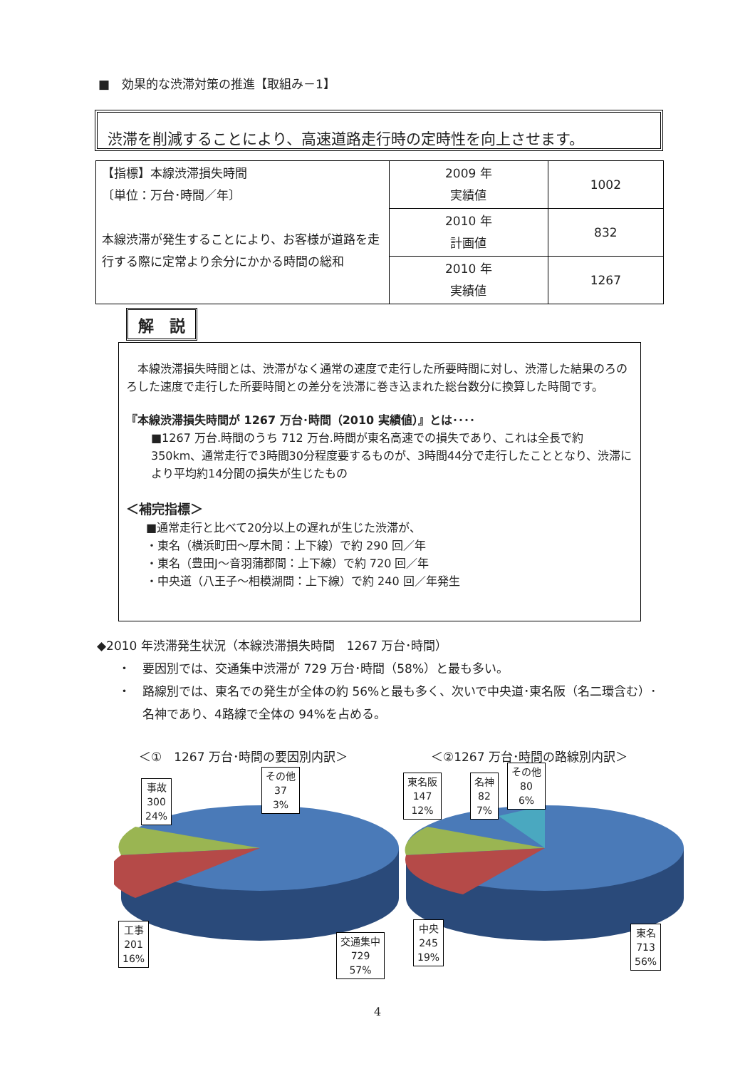■　効果的な渋滞対策の推進【取組み－1】
渋滞を削減することにより、高速道路走行時の定時性を向上させます。
| 【指標】本線渋滞損失時間 〔単位：万台･時間／年〕 本線渋滞が発生することにより、お客様が道路を走行する際に定常より余分にかかる時間の総和 | 2009 年 実績値 | 1002 |
| | 2010 年 計画値 | 832 |
| | 2010 年 実績値 | 1267 |
解　説
　本線渋滞損失時間とは、渋滞がなく通常の速度で走行した所要時間に対し、渋滞した結果のろのろした速度で走行した所要時間との差分を渋滞に巻き込まれた総台数分に換算した時間です。
『本線渋滞損失時間が 1267 万台･時間（2010 実績値）』とは････
■1267 万台.時間のうち 712 万台.時間が東名高速での損失であり、これは全長で約350km、通常走行で3時間30分程度要するものが、3時間44分で走行したこととなり、渋滞により平均約14分間の損失が生じたもの
＜補完指標＞
■通常走行と比べて20分以上の遅れが生じた渋滞が、
・東名（横浜町田～厚木間：上下線）で約 290 回／年
・東名（豊田J～音羽蒲郡間：上下線）で約 720 回／年
・中央道（八王子～相模湖間：上下線）で約 240 回／年発生
◆2010 年渋滞発生状況（本線渋滞損失時間　1267 万台･時間）
・　要因別では、交通集中渋滞が 729 万台･時間（58%）と最も多い。
・　路線別では、東名での発生が全体の約 56%と最も多く、次いで中央道･東名阪（名二環含む）･
　　名神であり、4路線で全体の 94%を占める。
＜①　1267 万台･時間の要因別内訳＞ ＜②1267 万台･時間の路線別内訳＞
事故
300
24%
その他
37
3%
工事
201
16%
交通集中
729
57%
東名阪
147
12%
名神
82
7%
その他
80
6%
中央
245
19%
東名
713
56%
4